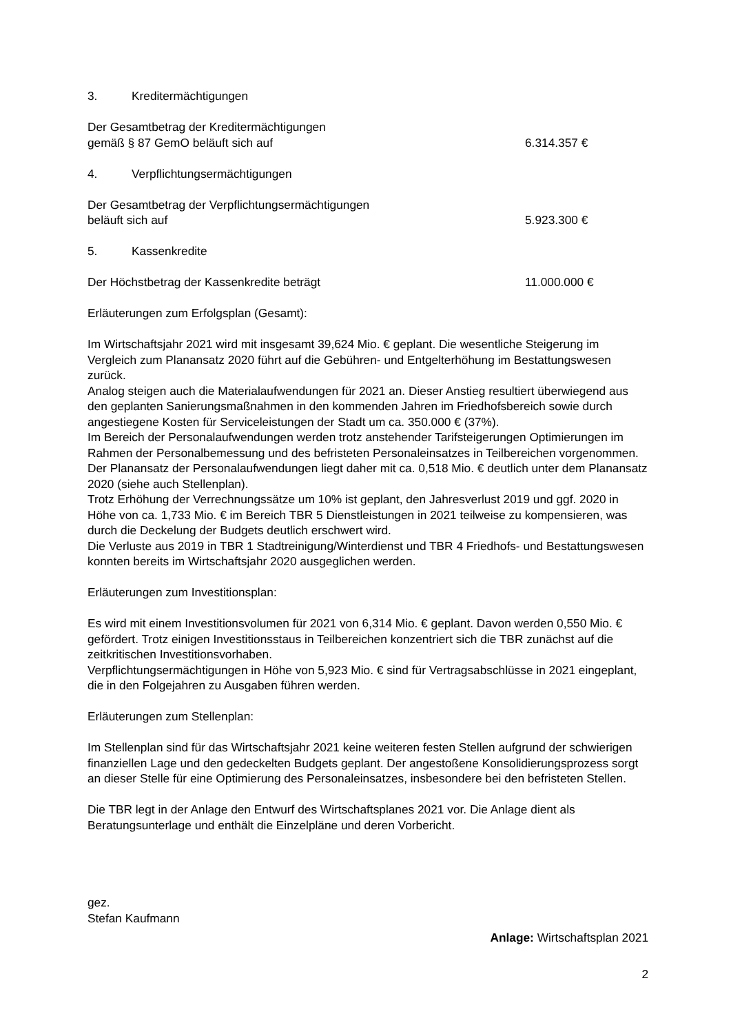3. Kreditermächtigungen
Der Gesamtbetrag der Kreditermächtigungen
gemäß § 87 GemO beläuft sich auf
6.314.357 €
4. Verpflichtungsermächtigungen
Der Gesamtbetrag der Verpflichtungsermächtigungen
beläuft sich auf
5.923.300 €
5. Kassenkredite
Der Höchstbetrag der Kassenkredite beträgt 11.000.000 €
Erläuterungen zum Erfolgsplan (Gesamt):
Im Wirtschaftsjahr 2021 wird mit insgesamt 39,624 Mio. € geplant. Die wesentliche Steigerung im Vergleich zum Planansatz 2020 führt auf die Gebühren- und Entgelterhöhung im Bestattungswesen zurück.
Analog steigen auch die Materialaufwendungen für 2021 an. Dieser Anstieg resultiert überwiegend aus den geplanten Sanierungsmaßnahmen in den kommenden Jahren im Friedhofsbereich sowie durch angestiegene Kosten für Serviceleistungen der Stadt um ca. 350.000 € (37%).
Im Bereich der Personalaufwendungen werden trotz anstehender Tarifsteigerungen Optimierungen im Rahmen der Personalbemessung und des befristeten Personaleinsatzes in Teilbereichen vorgenommen. Der Planansatz der Personalaufwendungen liegt daher mit ca. 0,518 Mio. € deutlich unter dem Planansatz 2020 (siehe auch Stellenplan).
Trotz Erhöhung der Verrechnungssätze um 10% ist geplant, den Jahresverlust 2019 und ggf. 2020 in Höhe von ca. 1,733 Mio. € im Bereich TBR 5 Dienstleistungen in 2021 teilweise zu kompensieren, was durch die Deckelung der Budgets deutlich erschwert wird.
Die Verluste aus 2019 in TBR 1 Stadtreinigung/Winterdienst und TBR 4 Friedhofs- und Bestattungswesen konnten bereits im Wirtschaftsjahr 2020 ausgeglichen werden.
Erläuterungen zum Investitionsplan:
Es wird mit einem Investitionsvolumen für 2021 von 6,314 Mio. € geplant. Davon werden 0,550 Mio. € gefördert. Trotz einigen Investitionsstaus in Teilbereichen konzentriert sich die TBR zunächst auf die zeitkritischen Investitionsvorhaben.
Verpflichtungsermächtigungen in Höhe von 5,923 Mio. € sind für Vertragsabschlüsse in 2021 eingeplant, die in den Folgejahren zu Ausgaben führen werden.
Erläuterungen zum Stellenplan:
Im Stellenplan sind für das Wirtschaftsjahr 2021 keine weiteren festen Stellen aufgrund der schwierigen finanziellen Lage und den gedeckelten Budgets geplant. Der angestoßene Konsolidierungsprozess sorgt an dieser Stelle für eine Optimierung des Personaleinsatzes, insbesondere bei den befristeten Stellen.
Die TBR legt in der Anlage den Entwurf des Wirtschaftsplanes 2021 vor. Die Anlage dient als Beratungsunterlage und enthält die Einzelpläne und deren Vorbericht.
gez.
Stefan Kaufmann
Anlage: Wirtschaftsplan 2021
2